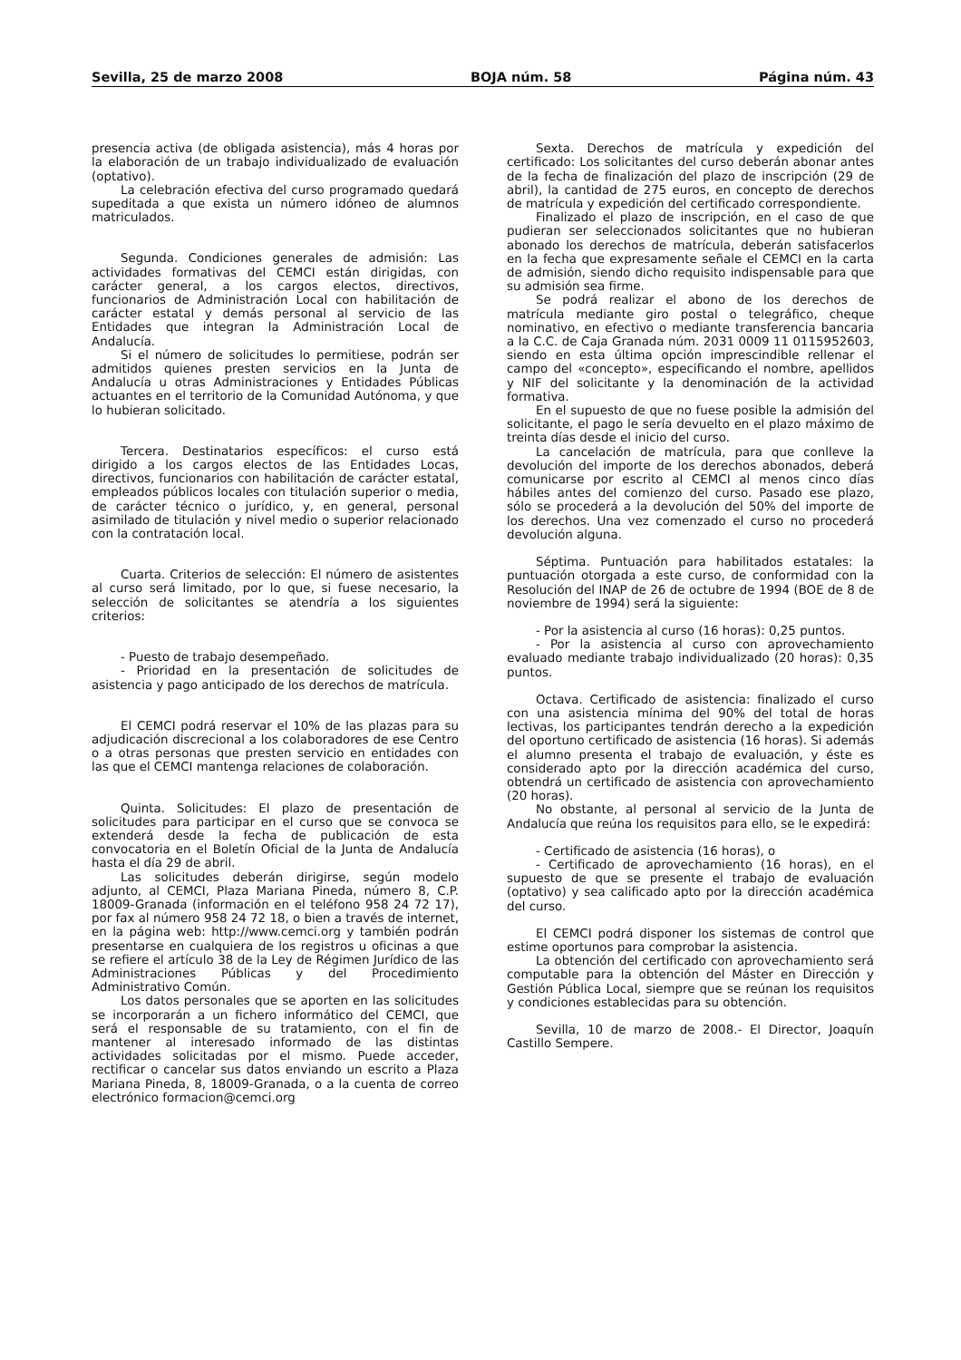Sevilla, 25 de marzo 2008 BOJA núm. 58 Página núm. 43
presencia activa (de obligada asistencia), más 4 horas por la elaboración de un trabajo individualizado de evaluación (optativo).
La celebración efectiva del curso programado quedará supeditada a que exista un número idóneo de alumnos matriculados.
Segunda. Condiciones generales de admisión: Las actividades formativas del CEMCI están dirigidas, con carácter general, a los cargos electos, directivos, funcionarios de Administración Local con habilitación de carácter estatal y demás personal al servicio de las Entidades que integran la Administración Local de Andalucía.
Si el número de solicitudes lo permitiese, podrán ser admitidos quienes presten servicios en la Junta de Andalucía u otras Administraciones y Entidades Públicas actuantes en el territorio de la Comunidad Autónoma, y que lo hubieran solicitado.
Tercera. Destinatarios específicos: el curso está dirigido a los cargos electos de las Entidades Locas, directivos, funcionarios con habilitación de carácter estatal, empleados públicos locales con titulación superior o media, de carácter técnico o jurídico, y, en general, personal asimilado de titulación y nivel medio o superior relacionado con la contratación local.
Cuarta. Criterios de selección: El número de asistentes al curso será limitado, por lo que, si fuese necesario, la selección de solicitantes se atendría a los siguientes criterios:
- Puesto de trabajo desempeñado.
- Prioridad en la presentación de solicitudes de asistencia y pago anticipado de los derechos de matrícula.
El CEMCI podrá reservar el 10% de las plazas para su adjudicación discrecional a los colaboradores de ese Centro o a otras personas que presten servicio en entidades con las que el CEMCI mantenga relaciones de colaboración.
Quinta. Solicitudes: El plazo de presentación de solicitudes para participar en el curso que se convoca se extenderá desde la fecha de publicación de esta convocatoria en el Boletín Oficial de la Junta de Andalucía hasta el día 29 de abril.
Las solicitudes deberán dirigirse, según modelo adjunto, al CEMCI, Plaza Mariana Pineda, número 8, C.P. 18009-Granada (información en el teléfono 958 24 72 17), por fax al número 958 24 72 18, o bien a través de internet, en la página web: http://www.cemci.org y también podrán presentarse en cualquiera de los registros u oficinas a que se refiere el artículo 38 de la Ley de Régimen Jurídico de las Administraciones Públicas y del Procedimiento Administrativo Común.
Los datos personales que se aporten en las solicitudes se incorporarán a un fichero informático del CEMCI, que será el responsable de su tratamiento, con el fin de mantener al interesado informado de las distintas actividades solicitadas por el mismo. Puede acceder, rectificar o cancelar sus datos enviando un escrito a Plaza Mariana Pineda, 8, 18009-Granada, o a la cuenta de correo electrónico formacion@cemci.org
Sexta. Derechos de matrícula y expedición del certificado: Los solicitantes del curso deberán abonar antes de la fecha de finalización del plazo de inscripción (29 de abril), la cantidad de 275 euros, en concepto de derechos de matrícula y expedición del certificado correspondiente.
Finalizado el plazo de inscripción, en el caso de que pudieran ser seleccionados solicitantes que no hubieran abonado los derechos de matrícula, deberán satisfacerlos en la fecha que expresamente señale el CEMCI en la carta de admisión, siendo dicho requisito indispensable para que su admisión sea firme.
Se podrá realizar el abono de los derechos de matrícula mediante giro postal o telegráfico, cheque nominativo, en efectivo o mediante transferencia bancaria a la C.C. de Caja Granada núm. 2031 0009 11 0115952603, siendo en esta última opción imprescindible rellenar el campo del «concepto», especificando el nombre, apellidos y NIF del solicitante y la denominación de la actividad formativa.
En el supuesto de que no fuese posible la admisión del solicitante, el pago le sería devuelto en el plazo máximo de treinta días desde el inicio del curso.
La cancelación de matrícula, para que conlleve la devolución del importe de los derechos abonados, deberá comunicarse por escrito al CEMCI al menos cinco días hábiles antes del comienzo del curso. Pasado ese plazo, sólo se procederá a la devolución del 50% del importe de los derechos. Una vez comenzado el curso no procederá devolución alguna.
Séptima. Puntuación para habilitados estatales: la puntuación otorgada a este curso, de conformidad con la Resolución del INAP de 26 de octubre de 1994 (BOE de 8 de noviembre de 1994) será la siguiente:
- Por la asistencia al curso (16 horas): 0,25 puntos.
- Por la asistencia al curso con aprovechamiento evaluado mediante trabajo individualizado (20 horas): 0,35 puntos.
Octava. Certificado de asistencia: finalizado el curso con una asistencia mínima del 90% del total de horas lectivas, los participantes tendrán derecho a la expedición del oportuno certificado de asistencia (16 horas). Si además el alumno presenta el trabajo de evaluación, y éste es considerado apto por la dirección académica del curso, obtendrá un certificado de asistencia con aprovechamiento (20 horas).
No obstante, al personal al servicio de la Junta de Andalucía que reúna los requisitos para ello, se le expedirá:
- Certificado de asistencia (16 horas), o
- Certificado de aprovechamiento (16 horas), en el supuesto de que se presente el trabajo de evaluación (optativo) y sea calificado apto por la dirección académica del curso.
El CEMCI podrá disponer los sistemas de control que estime oportunos para comprobar la asistencia.
La obtención del certificado con aprovechamiento será computable para la obtención del Máster en Dirección y Gestión Pública Local, siempre que se reúnan los requisitos y condiciones establecidas para su obtención.
Sevilla, 10 de marzo de 2008.- El Director, Joaquín Castillo Sempere.